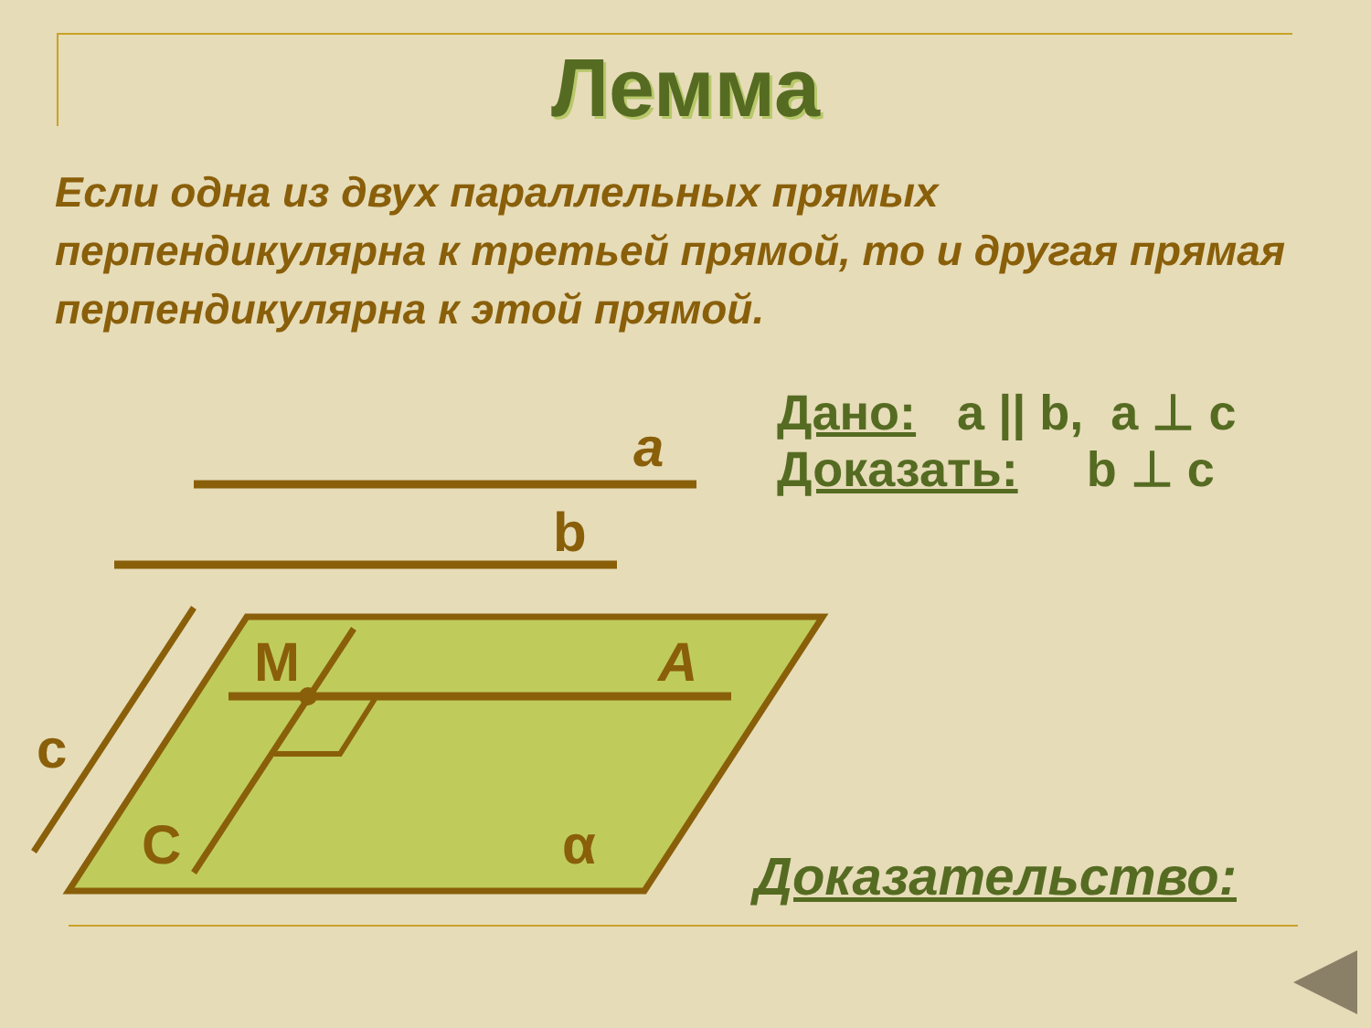Лемма
Если одна из двух параллельных прямых перпендикулярна к третьей прямой, то и другая прямая перпендикулярна к этой прямой.
a
b
c
M
A
C
α
Дано: a || b, a ⊥ c
Доказать: b ⊥ c
Доказательство: